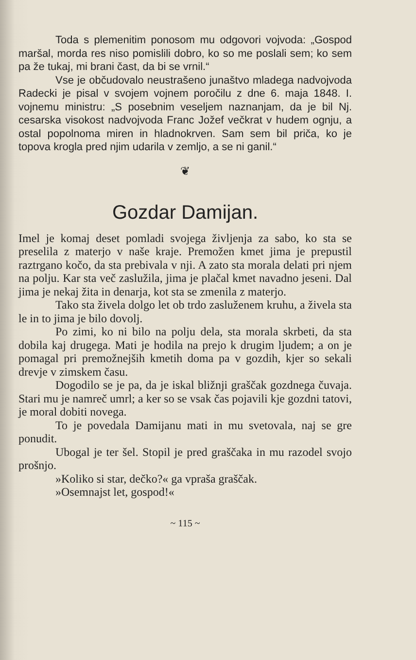Toda s plemenitim ponosom mu odgovori vojvoda: „Gospod maršal, morda res niso pomislili dobro, ko so me poslali sem; ko sem pa že tukaj, mi brani čast, da bi se vrnil.“
Vse je občudovalo neustrašeno junaštvo mladega nadvojvoda Radecki je pisal v svojem vojnem poročilu z dne 6. maja 1848. I. vojnemu ministru: „S posebnim veseljem naznanjam, da je bil Nj. cesarska visokost nadvojvoda Franc Jožef večkrat v hudem ognju, a ostal popolnoma miren in hladnokrven. Sam sem bil priča, ko je topova krogla pred njim udarila v zemljo, a se ni ganil.“
❦
Gozdar Damijan.
Imel je komaj deset pomladi svojega življenja za sabo, ko sta se preselila z materjo v naše kraje. Premožen kmet jima je prepustil raztrgano kočo, da sta prebivala v nji. A zato sta morala delati pri njem na polju. Kar sta več zaslužila, jima je plačal kmet navadno jeseni. Dal jima je nekaj žita in denarja, kot sta se zmenila z materjo.
Tako sta živela dolgo let ob trdo zasluženem kruhu, a živela sta le in to jima je bilo dovolj.
Po zimi, ko ni bilo na polju dela, sta morala skrbeti, da sta dobila kaj drugega. Mati je hodila na prejo k drugim ljudem; a on je pomagal pri premožnejših kmetih doma pa v gozdih, kjer so sekali drevje v zimskem času.
Dogodilo se je pa, da je iskal bližnji graščak gozdnega čuvaja. Stari mu je namreč umrl; a ker so se vsak čas pojavili kje gozdni tatovi, je moral dobiti novega.
To je povedala Damijanu mati in mu svetovala, naj se gre ponudit.
Ubogal je ter šel. Stopil je pred graščaka in mu razodel svojo prošnjo.
»Koliko si star, dečko?« ga vpraša graščak.
»Osemnajst let, gospod!«
~ 115 ~